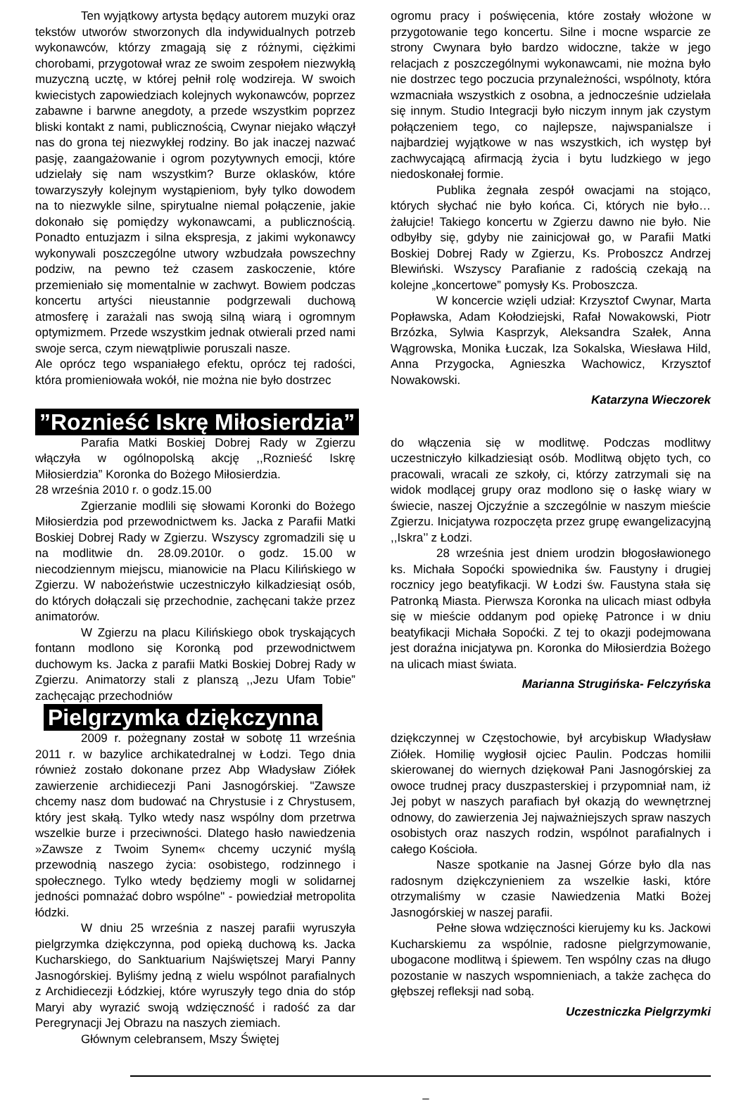Ten wyjątkowy artysta będący autorem muzyki oraz tekstów utworów stworzonych dla indywidualnych potrzeb wykonawców, którzy zmagają się z różnymi, ciężkimi chorobami, przygotował wraz ze swoim zespołem niezwykłą muzyczną ucztę, w której pełnił rolę wodzireja. W swoich kwiecistych zapowiedziach kolejnych wykonawców, poprzez zabawne i barwne anegdoty, a przede wszystkim poprzez bliski kontakt z nami, publicznością, Cwynar niejako włączył nas do grona tej niezwykłej rodziny. Bo jak inaczej nazwać pasję, zaangażowanie i ogrom pozytywnych emocji, które udzielały się nam wszystkim? Burze oklasków, które towarzyszyły kolejnym wystąpieniom, były tylko dowodem na to niezwykle silne, spirytualne niemal połączenie, jakie dokonało się pomiędzy wykonawcami, a publicznością. Ponadto entuzjazm i silna ekspresja, z jakimi wykonawcy wykonywali poszczególne utwory wzbudzała powszechny podziw, na pewno też czasem zaskoczenie, które przemieniało się momentalnie w zachwyt. Bowiem podczas koncertu artyści nieustannie podgrzewali duchową atmosferę i zarażali nas swoją silną wiarą i ogromnym optymizmem. Przede wszystkim jednak otwierali przed nami swoje serca, czym niewątpliwie poruszali nasze.
Ale oprócz tego wspaniałego efektu, oprócz tej radości, która promieniowała wokół, nie można nie było dostrzec
ogromu pracy i poświęcenia, które zostały włożone w przygotowanie tego koncertu. Silne i mocne wsparcie ze strony Cwynara było bardzo widoczne, także w jego relacjach z poszczególnymi wykonawcami, nie można było nie dostrzec tego poczucia przynależności, wspólnoty, która wzmacniała wszystkich z osobna, a jednocześnie udzielała się innym. Studio Integracji było niczym innym jak czystym połączeniem tego, co najlepsze, najwspanialsze i najbardziej wyjątkowe w nas wszystkich, ich występ był zachwycającą afirmacją życia i bytu ludzkiego w jego niedoskonałej formie.
Publika żegnała zespół owacjami na stojąco, których słychać nie było końca. Ci, których nie było… żałujcie! Takiego koncertu w Zgierzu dawno nie było. Nie odbyłby się, gdyby nie zainicjował go, w Parafii Matki Boskiej Dobrej Rady w Zgierzu, Ks. Proboszcz Andrzej Blewiński. Wszyscy Parafianie z radością czekają na kolejne „koncertowe” pomysły Ks. Proboszcza.
W koncercie wzięli udział: Krzysztof Cwynar, Marta Popławska, Adam Kołodziejski, Rafał Nowakowski, Piotr Brzózka, Sylwia Kasprzyk, Aleksandra Szałek, Anna Wągrowska, Monika Łuczak, Iza Sokalska, Wiesława Hild, Anna Przygocka, Agnieszka Wachowicz, Krzysztof Nowakowski.
Katarzyna Wieczorek
”Roznieść Iskrę Miłosierdzia”
Parafia Matki Boskiej Dobrej Rady w Zgierzu włączyła w ogólnopolską akcję ,,Roznieść Iskrę Miłosierdzia” Koronka do Bożego Miłosierdzia.
28 września 2010 r. o godz.15.00
Zgierzanie modlili się słowami Koronki do Bożego Miłosierdzia pod przewodnictwem ks. Jacka z Parafii Matki Boskiej Dobrej Rady w Zgierzu. Wszyscy zgromadzili się u na modlitwie dn. 28.09.2010r. o godz. 15.00 w niecodziennym miejscu, mianowicie na Placu Kilińskiego w Zgierzu. W nabożeństwie uczestniczyło kilkadziesiąt osób, do których dołączali się przechodnie, zachęcani także przez animatorów.
W Zgierzu na placu Kilińskiego obok tryskających fontann modlono się Koronką pod przewodnictwem duchowym ks. Jacka z parafii Matki Boskiej Dobrej Rady w Zgierzu. Animatorzy stali z planszą ,,Jezu Ufam Tobie” zachęcając przechodniów
do włączenia się w modlitwę. Podczas modlitwy uczestniczyło kilkadziesiąt osób. Modlitwą objęto tych, co pracowali, wracali ze szkoły, ci, którzy zatrzymali się na widok modlącej grupy oraz modlono się o łaskę wiary w świecie, naszej Ojczyźnie a szczególnie w naszym mieście Zgierzu. Inicjatywa rozpoczęta przez grupę ewangelizacyjną ,,Iskra’’ z Łodzi.
28 września jest dniem urodzin błogosławionego ks. Michała Sopoćki spowiednika św. Faustyny i drugiej rocznicy jego beatyfikacji. W Łodzi św. Faustyna stała się Patronką Miasta. Pierwsza Koronka na ulicach miast odbyła się w mieście oddanym pod opiekę Patronce i w dniu beatyfikacji Michała Sopoćki. Z tej to okazji podejmowana jest doraźna inicjatywa pn. Koronka do Miłosierdzia Bożego na ulicach miast świata.
Marianna Strugińska- Felczyńska
Pielgrzymka dziękczynna
2009 r. pożegnany został w sobotę 11 września 2011 r. w bazylice archikatedralnej w Łodzi. Tego dnia również zostało dokonane przez Abp Władysław Ziółek zawierzenie archidiecezji Pani Jasnogórskiej. "Zawsze chcemy nasz dom budować na Chrystusie i z Chrystusem, który jest skałą. Tylko wtedy nasz wspólny dom przetrwa wszelkie burze i przeciwności. Dlatego hasło nawiedzenia »Zawsze z Twoim Synem« chcemy uczynić myślą przewodnią naszego życia: osobistego, rodzinnego i społecznego. Tylko wtedy będziemy mogli w solidarnej jedności pomnażać dobro wspólne" - powiedział metropolita łódzki.
W dniu 25 września z naszej parafii wyruszyła pielgrzymka dziękczynna, pod opieką duchową ks. Jacka Kucharskiego, do Sanktuarium Najświętszej Maryi Panny Jasnogórskiej. Byliśmy jedną z wielu wspólnot parafialnych z Archidiecezji Łódzkiej, które wyruszyły tego dnia do stóp Maryi aby wyrazić swoją wdzięczność i radość za dar Peregrynacji Jej Obrazu na naszych ziemiach.
Głównym celebransem, Mszy Świętej
dziękczynnej w Częstochowie, był arcybiskup Władysław Ziółek. Homilię wygłosił ojciec Paulin. Podczas homilii skierowanej do wiernych dziękował Pani Jasnogórskiej za owoce trudnej pracy duszpasterskiej i przypomniał nam, iż Jej pobyt w naszych parafiach był okazją do wewnętrznej odnowy, do zawierzenia Jej najważniejszych spraw naszych osobistych oraz naszych rodzin, wspólnot parafialnych i całego Kościoła.
Nasze spotkanie na Jasnej Górze było dla nas radosnym dziękczynieniem za wszelkie łaski, które otrzymaliśmy w czasie Nawiedzenia Matki Bożej Jasnogórskiej w naszej parafii.
Pełne słowa wdzięczności kierujemy ku ks. Jackowi Kucharskiemu za wspólnie, radosne pielgrzymowanie, ubogacone modlitwą i śpiewem. Ten wspólny czas na długo pozostanie w naszych wspomnieniach, a także zachęca do głębszej refleksji nad sobą.
Uczestniczka Pielgrzymki
–